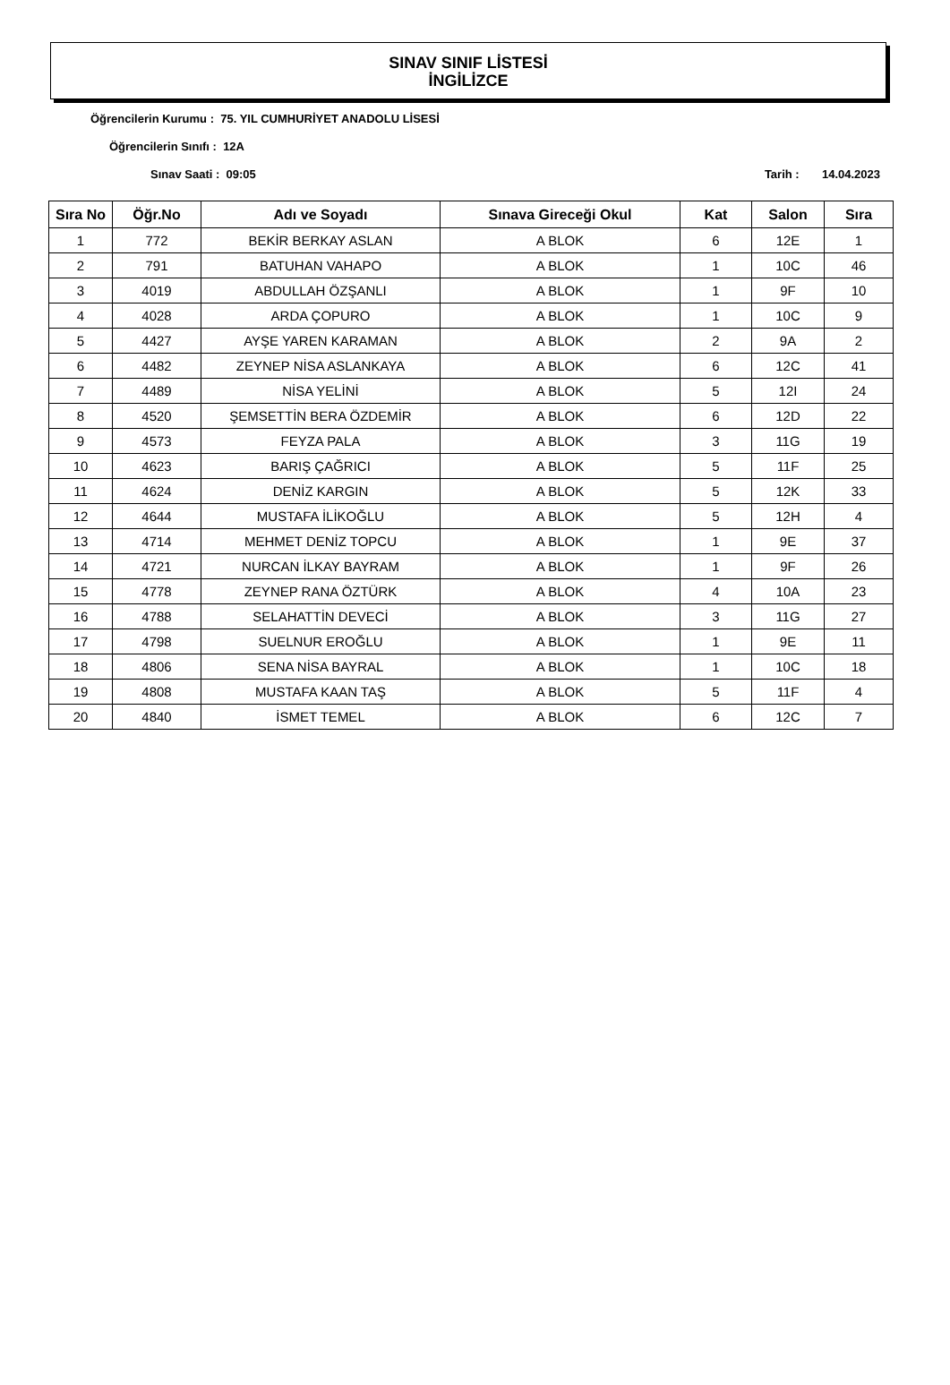SINAV SINIF LİSTESİ
İNGİLİZCE
Öğrencilerin Kurumu : 75. YIL CUMHURİYET ANADOLU LİSESİ
Öğrencilerin Sınıfı : 12A
Sınav Saati : 09:05 Tarih : 14.04.2023
| Sıra No | Öğr.No | Adı ve Soyadı | Sınava Gireceği Okul | Kat | Salon | Sıra |
| --- | --- | --- | --- | --- | --- | --- |
| 1 | 772 | BEKİR BERKAY ASLAN | A BLOK | 6 | 12E | 1 |
| 2 | 791 | BATUHAN VAHAPO | A BLOK | 1 | 10C | 46 |
| 3 | 4019 | ABDULLAH ÖZŞANLI | A BLOK | 1 | 9F | 10 |
| 4 | 4028 | ARDA ÇOPURO | A BLOK | 1 | 10C | 9 |
| 5 | 4427 | AYŞE YAREN KARAMAN | A BLOK | 2 | 9A | 2 |
| 6 | 4482 | ZEYNEP NİSA ASLANKAYA | A BLOK | 6 | 12C | 41 |
| 7 | 4489 | NİSA YELİNİ | A BLOK | 5 | 12I | 24 |
| 8 | 4520 | ŞEMSETTİN BERA ÖZDEMİR | A BLOK | 6 | 12D | 22 |
| 9 | 4573 | FEYZA PALA | A BLOK | 3 | 11G | 19 |
| 10 | 4623 | BARIŞ ÇAĞRICI | A BLOK | 5 | 11F | 25 |
| 11 | 4624 | DENİZ KARGIN | A BLOK | 5 | 12K | 33 |
| 12 | 4644 | MUSTAFA İLİKOĞLU | A BLOK | 5 | 12H | 4 |
| 13 | 4714 | MEHMET DENİZ TOPCU | A BLOK | 1 | 9E | 37 |
| 14 | 4721 | NURCAN İLKAY BAYRAM | A BLOK | 1 | 9F | 26 |
| 15 | 4778 | ZEYNEP RANA ÖZTÜRK | A BLOK | 4 | 10A | 23 |
| 16 | 4788 | SELAHATTİN DEVECİ | A BLOK | 3 | 11G | 27 |
| 17 | 4798 | SUELNUR EROĞLU | A BLOK | 1 | 9E | 11 |
| 18 | 4806 | SENA NİSA BAYRAL | A BLOK | 1 | 10C | 18 |
| 19 | 4808 | MUSTAFA KAAN TAŞ | A BLOK | 5 | 11F | 4 |
| 20 | 4840 | İSMET TEMEL | A BLOK | 6 | 12C | 7 |